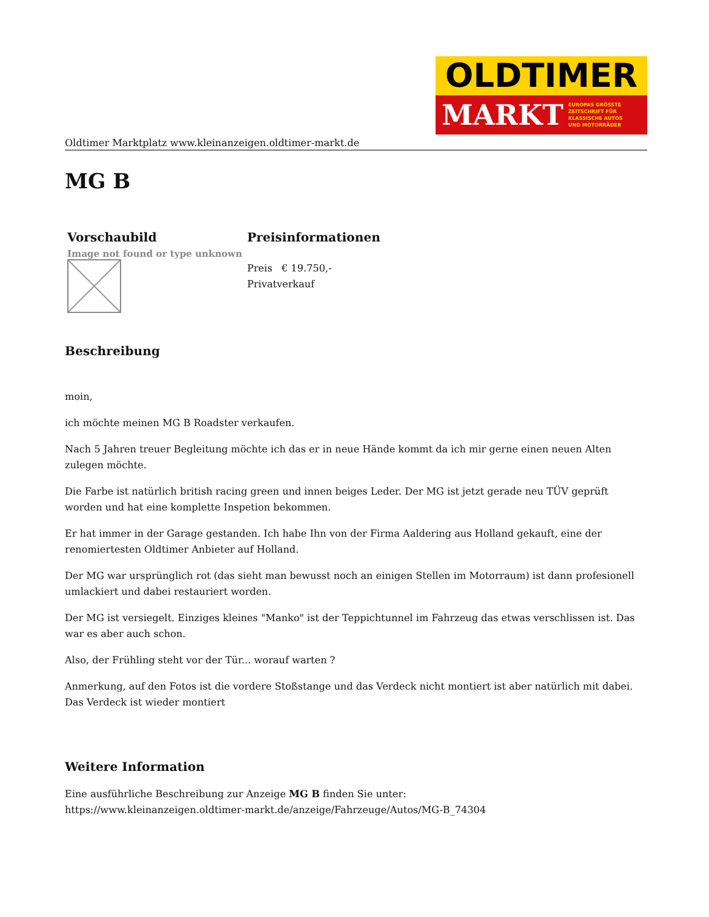OLDTIMER
MARKT EUROPAS GRÖSSTE
ZEITSCHRIFT FÜR
KLASSISCHE AUTOS
UND MOTORRÄDER
Oldtimer Marktplatz www.kleinanzeigen.oldtimer-markt.de
MG B
| Vorschaubild | Preisinformationen |
| --- | --- |
| Image not found or type unknown | Preis € 19.750,- Privatverkauf |
Beschreibung
moin,
ich möchte meinen MG B Roadster verkaufen.
Nach 5 Jahren treuer Begleitung möchte ich das er in neue Hände kommt da ich mir gerne einen neuen Alten zulegen möchte.
Die Farbe ist natürlich british racing green und innen beiges Leder. Der MG ist jetzt gerade neu TÜV geprüft worden und hat eine komplette Inspetion bekommen.
Er hat immer in der Garage gestanden. Ich habe Ihn von der Firma Aaldering aus Holland gekauft, eine der renomiertesten Oldtimer Anbieter auf Holland.
Der MG war ursprünglich rot (das sieht man bewusst noch an einigen Stellen im Motorraum) ist dann profesionell umlackiert und dabei restauriert worden.
Der MG ist versiegelt. Einziges kleines "Manko" ist der Teppichtunnel im Fahrzeug das etwas verschlissen ist. Das war es aber auch schon.
Also, der Frühling steht vor der Tür... worauf warten ?
Anmerkung, auf den Fotos ist die vordere Stoßstange und das Verdeck nicht montiert ist aber natürlich mit dabei. Das Verdeck ist wieder montiert
Weitere Information
Eine ausführliche Beschreibung zur Anzeige MG B finden Sie unter:
https://www.kleinanzeigen.oldtimer-markt.de/anzeige/Fahrzeuge/Autos/MG-B_74304